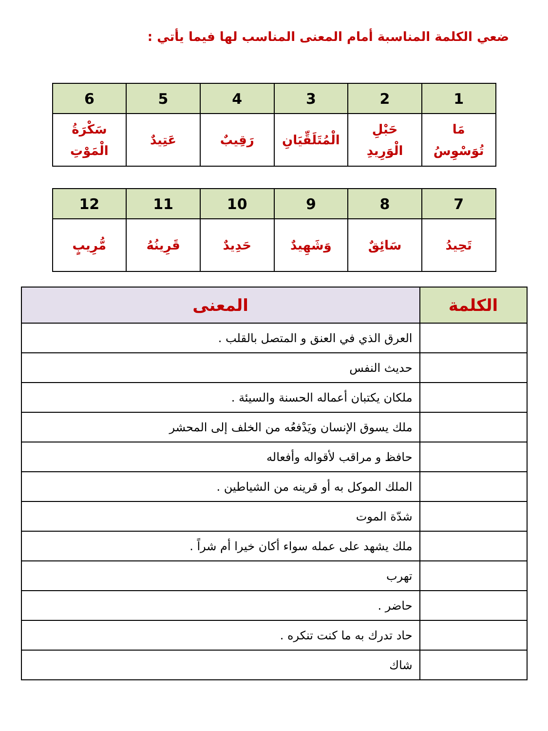ضعي الكلمة المناسبة أمام المعنى المناسب لها فيما يأتي :
| 1 | 2 | 3 | 4 | 5 | 6 |
| --- | --- | --- | --- | --- | --- |
| مَا تُوَسْوِسُ | حَبْلِ الْوَرِيدِ | الْمُتَلَقِّيَانِ | رَقِيبٌ | عَتِيدٌ | سَكْرَةُ الْمَوْتِ |
| 7 | 8 | 9 | 10 | 11 | 12 |
| --- | --- | --- | --- | --- | --- |
| تَحِيدُ | سَائِقٌ | وَشَهِيدٌ | حَدِيدٌ | قَرِينُهُ | مُّرِيبٍ |
| الكلمة | المعنى |
| --- | --- |
| | العرق الذي في العنق و المتصل بالقلب . |
| | حديث النفس |
| | ملكان يكتبان أعماله الحسنة والسيئة . |
| | ملك يسوق الإنسان ويَدْفعُه من الخلف إلى المحشر |
| | حافظ و مراقب لأقواله وأفعاله |
| | الملك الموكل به أو قرينه من الشياطين . |
| | شدّة الموت |
| | ملك يشهد على عمله سواء أكان خيرا أم شراً . |
| | تهرب |
| | حاضر . |
| | حاد تدرك به ما كنت تنكره . |
| | شاك |